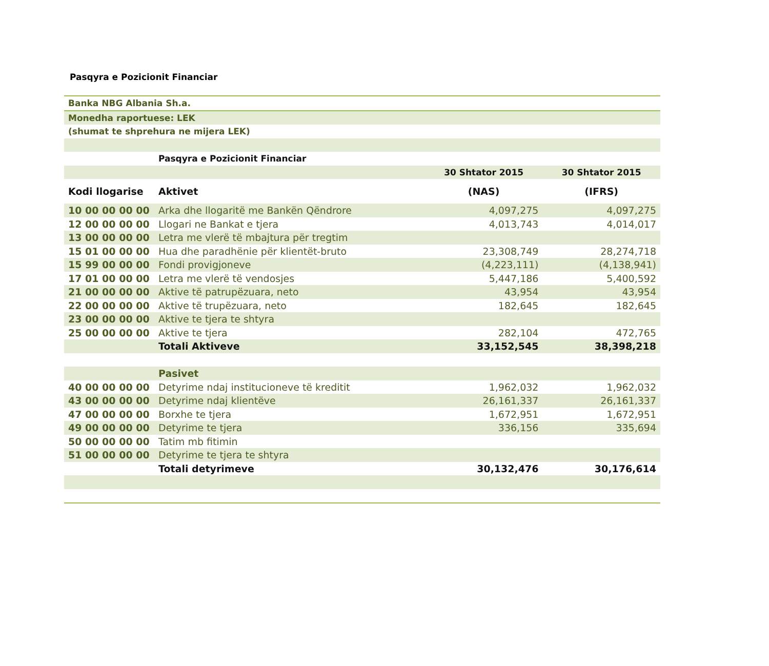Pasqyra e Pozicionit Financiar
| Banka NBG Albania Sh.a. | | | |
| Monedha raportuese: LEK | | | |
| (shumat te shprehura ne mijera LEK) | | | |
| | Pasqyra e Pozicionit Financiar | | |
| | | 30 Shtator 2015 | 30 Shtator 2015 |
| Kodi llogarise | Aktivet | (NAS) | (IFRS) |
| 10 00 00 00 00 | Arka dhe llogaritë me Bankën Qëndrore | 4,097,275 | 4,097,275 |
| 12 00 00 00 00 | Llogari ne Bankat e tjera | 4,013,743 | 4,014,017 |
| 13 00 00 00 00 | Letra me vlerë të mbajtura për tregtim | | |
| 15 01 00 00 00 | Hua dhe paradhënie për klientët-bruto | 23,308,749 | 28,274,718 |
| 15 99 00 00 00 | Fondi provigjoneve | (4,223,111) | (4,138,941) |
| 17 01 00 00 00 | Letra me vlerë të vendosjes | 5,447,186 | 5,400,592 |
| 21 00 00 00 00 | Aktive të patrupëzuara, neto | 43,954 | 43,954 |
| 22 00 00 00 00 | Aktive të trupëzuara, neto | 182,645 | 182,645 |
| 23 00 00 00 00 | Aktive te tjera te shtyra | | |
| 25 00 00 00 00 | Aktive te tjera | 282,104 | 472,765 |
| | Totali Aktiveve | 33,152,545 | 38,398,218 |
| | Pasivet | | |
| 40 00 00 00 00 | Detyrime ndaj institucioneve të kreditit | 1,962,032 | 1,962,032 |
| 43 00 00 00 00 | Detyrime ndaj klientëve | 26,161,337 | 26,161,337 |
| 47 00 00 00 00 | Borxhe te tjera | 1,672,951 | 1,672,951 |
| 49 00 00 00 00 | Detyrime te tjera | 336,156 | 335,694 |
| 50 00 00 00 00 | Tatim mb fitimin | | |
| 51 00 00 00 00 | Detyrime te tjera te shtyra | | |
| | Totali detyrimeve | 30,132,476 | 30,176,614 |